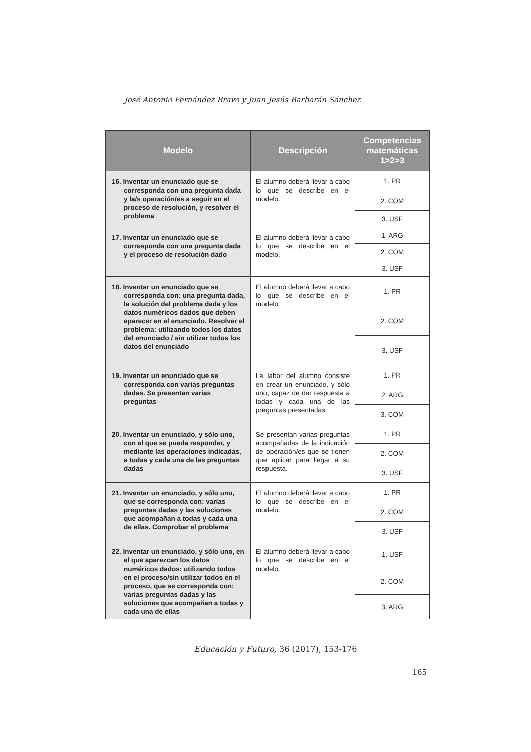José Antonio Fernández Bravo y Juan Jesús Barbarán Sánchez
| Modelo | Descripción | Competencias matemáticas 1>2>3 |
| --- | --- | --- |
| 16. Inventar un enunciado que se corresponda con una pregunta dada y la/s operación/es a seguir en el proceso de resolución, y resolver el problema | El alumno deberá llevar a cabo lo que se describe en el modelo. | 1. PR |
| | | 2. COM |
| | | 3. USF |
| 17. Inventar un enunciado que se corresponda con una pregunta dada y el proceso de resolución dado | El alumno deberá llevar a cabo lo que se describe en el modelo. | 1. ARG |
| | | 2. COM |
| | | 3. USF |
| 18. Inventar un enunciado que se corresponda con: una pregunta dada, la solución del problema dada y los datos numéricos dados que deben aparecer en el enunciado. Resolver el problema: utilizando todos los datos del enunciado / sin utilizar todos los datos del enunciado | El alumno deberá llevar a cabo lo que se describe en el modelo. | 1. PR |
| | | 2. COM |
| | | 3. USF |
| 19. Inventar un enunciado que se corresponda con varias preguntas dadas. Se presentan varias preguntas | La labor del alumno consiste en crear un enunciado, y sólo uno, capaz de dar respuesta a todas y cada una de las preguntas presentadas. | 1. PR |
| | | 2. ARG |
| | | 3. COM |
| 20. Inventar un enunciado, y sólo uno, con el que se pueda responder, y mediante las operaciones indicadas, a todas y cada una de las preguntas dadas | Se presentan varias preguntas acompañadas de la indicación de operación/es que se tienen que aplicar para llegar a su respuesta. | 1. PR |
| | | 2. COM |
| | | 3. USF |
| 21. Inventar un enunciado, y sólo uno, que se corresponda con: varias preguntas dadas y las soluciones que acompañan a todas y cada una de ellas. Comprobar el problema | El alumno deberá llevar a cabo lo que se describe en el modelo. | 1. PR |
| | | 2. COM |
| | | 3. USF |
| 22. Inventar un enunciado, y sólo uno, en el que aparezcan los datos numéricos dados: utilizando todos en el proceso/sin utilizar todos en el proceso, que se corresponda con: varias preguntas dadas y las soluciones que acompañan a todas y cada una de ellas | El alumno deberá llevar a cabo lo que se describe en el modelo. | 1. USF |
| | | 2. COM |
| | | 3. ARG |
Educación y Futuro, 36 (2017), 153-176
165